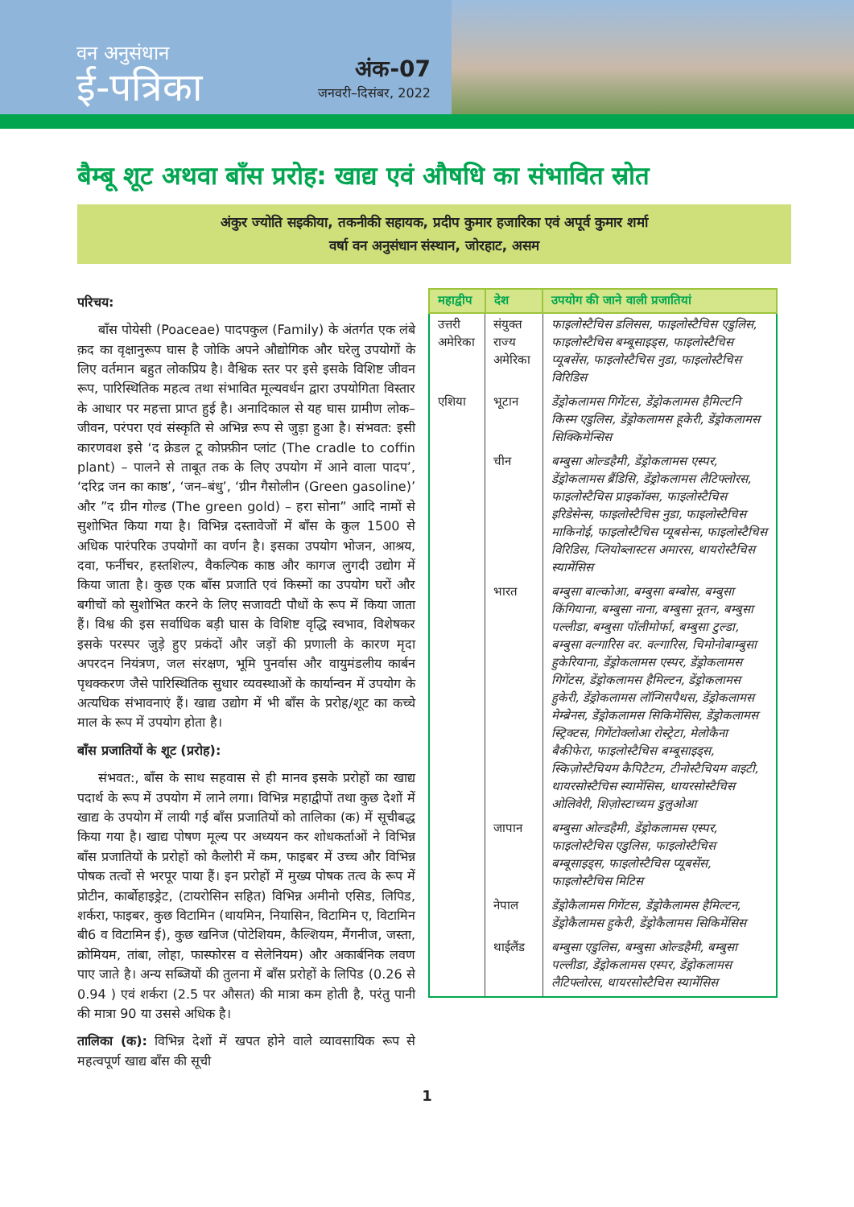वन अनुसंधान
ई-पत्रिका
अंक-07
जनवरी–दिसंबर, 2022
बैम्बू शूट अथवा बाँस प्ररोह: खाद्य एवं औषधि का संभावित स्रोत
अंकुर ज्योति सइकीया, तकनीकी सहायक, प्रदीप कुमार हजारिका एवं अपूर्व कुमार शर्मा
वर्षा वन अनुसंधान संस्थान, जोरहाट, असम
परिचय:
बाँस पोयेसी (Poaceae) पादपकुल (Family) के अंतर्गत एक लंबे क़द का वृक्षानुरूप घास है जोकि अपने औद्योगिक और घरेलु उपयोगों के लिए वर्तमान बहुत लोकप्रिय है। वैश्विक स्तर पर इसे इसके विशिष्ट जीवन रूप, पारिस्थितिक महत्व तथा संभावित मूल्यवर्धन द्वारा उपयोगिता विस्तार के आधार पर महत्ता प्राप्त हुई है। अनादिकाल से यह घास ग्रामीण लोक–जीवन, परंपरा एवं संस्कृति से अभिन्न रूप से जुड़ा हुआ है। संभवत: इसी कारणवश इसे ‘द क्रेडल टू कोफ़्फ़ीन प्लांट (The cradle to coffin plant) – पालने से ताबूत तक के लिए उपयोग में आने वाला पादप’, ‘दरिद्र जन का काष्ठ’, ‘जन–बंधु’, ‘ग्रीन गैसोलीन (Green gasoline)’ और ”द ग्रीन गोल्ड (The green gold) – हरा सोना” आदि नामों से सुशोभित किया गया है। विभिन्न दस्तावेजों में बाँस के कुल 1500 से अधिक पारंपरिक उपयोगों का वर्णन है। इसका उपयोग भोजन, आश्रय, दवा, फर्नीचर, हस्तशिल्प, वैकल्पिक काष्ठ और कागज लुगदी उद्योग में किया जाता है। कुछ एक बाँस प्रजाति एवं किस्मों का उपयोग घरों और बगीचों को सुशोभित करने के लिए सजावटी पौधों के रूप में किया जाता हैं। विश्व की इस सर्वाधिक बड़ी घास के विशिष्ट वृद्धि स्वभाव, विशेषकर इसके परस्पर जुड़े हुए प्रकंदों और जड़ों की प्रणाली के कारण मृदा अपरदन नियंत्रण, जल संरक्षण, भूमि पुनर्वास और वायुमंडलीय कार्बन पृथक्करण जैसे पारिस्थितिक सुधार व्यवस्थाओं के कार्यान्वन में उपयोग के अत्यधिक संभावनाएं हैं। खाद्य उद्योग में भी बाँस के प्ररोह/शूट का कच्चे माल के रूप में उपयोग होता है।
बाँस प्रजातियों के शूट (प्ररोह):
संभवत:, बाँस के साथ सहवास से ही मानव इसके प्ररोहों का खाद्य पदार्थ के रूप में उपयोग में लाने लगा। विभिन्न महाद्वीपों तथा कुछ देशों में खाद्य के उपयोग में लायी गई बाँस प्रजातियों को तालिका (क) में सूचीबद्ध किया गया है। खाद्य पोषण मूल्य पर अध्ययन कर शोधकर्ताओं ने विभिन्न बाँस प्रजातियों के प्ररोहों को कैलोरी में कम, फाइबर में उच्च और विभिन्न पोषक तत्वों से भरपूर पाया हैं। इन प्ररोहों में मुख्य पोषक तत्व के रूप में प्रोटीन, कार्बोहाइड्रेट, (टायरोसिन सहित) विभिन्न अमीनो एसिड, लिपिड, शर्करा, फाइबर, कुछ विटामिन (थायमिन, नियासिन, विटामिन ए, विटामिन बी6 व विटामिन ई), कुछ खनिज (पोटेशियम, कैल्शियम, मैंगनीज, जस्ता, क्रोमियम, तांबा, लोहा, फास्फोरस व सेलेनियम) और अकार्बनिक लवण पाए जाते है। अन्य सब्जियों की तुलना में बाँस प्ररोहों के लिपिड (0.26 से 0.94 ) एवं शर्करा (2.5 पर औसत) की मात्रा कम होती है, परंतु पानी की मात्रा 90 या उससे अधिक है।
तालिका (क): विभिन्न देशों में खपत होने वाले व्यावसायिक रूप से महत्वपूर्ण खाद्य बाँस की सूची
| महाद्वीप | देश | उपयोग की जाने वाली प्रजातियां |
| --- | --- | --- |
| उत्तरी अमेरिका | संयुक्त राज्य अमेरिका | फाइलोस्टैचिस डलिसस, फाइलोस्टैचिस एडुलिस, फाइलोस्टैचिस बम्बूसाइड्स, फाइलोस्टैचिस प्यूबसेंस, फाइलोस्टैचिस नुडा, फाइलोस्टैचिस विरिडिस |
| एशिया | भूटान | डेंड्रोकलामस गिगेंटस, डेंड्रोकलामस हैमिल्टनि किस्म एडुलिस, डेंड्रोकलामस हूकेरी, डेंड्रोकलामस सिक्किमेन्सिस |
| | चीन | बम्बुसा ओल्डहैमी, डेंड्रोकलामस एस्पर, डेंड्रोकलामस ब्रैंडिसि, डेंड्रोकलामस लैटिफ्लोरस, फाइलोस्टैचिस प्राइकॉक्स, फाइलोस्टैचिस इरिडेसेन्स, फाइलोस्टैचिस नुडा, फाइलोस्टैचिस माकिनोई, फाइलोस्टैचिस प्यूबसेन्स, फाइलोस्टैचिस विरिडिस, प्लियोब्लास्टस अमारस, थायरोस्टैचिस स्यामेंसिस |
| | भारत | बम्बुसा बाल्कोआ, बम्बुसा बम्बोस, बम्बुसा किंगियाना, बम्बुसा नाना, बम्बुसा नूतन, बम्बुसा पल्लीडा, बम्बुसा पॉलीमोर्फा, बम्बुसा टुल्डा, बम्बुसा वल्गारिस वर. वल्गारिस, चिमोनोबाम्बुसा हुकेरियाना, डेंड्रोकलामस एस्पर, डेंड्रोकलामस गिगेंटस, डेंड्रोकलामस हैमिल्टन, डेंड्रोकलामस हुकेरी, डेंड्रोकलामस लॉन्गिसपैथस, डेंड्रोकलामस मेम्ब्रेनस, डेंड्रोकलामस सिकिमेंसिस, डेंड्रोकलामस स्ट्रिक्टस, गिगेंटोक्लोआ रोस्ट्रेटा, मेलोकैना बैकीफेरा, फाइलोस्टैचिस बम्बूसाइड्स, स्किज़ोस्टैचियम कैपिटैटम, टीनोस्टैचियम वाइटी, थायरसोस्टैचिस स्यामेंसिस, थायरसोस्टैचिस ओलिवेरी, शिज़ोस्टाच्यम डुलुओआ |
| | जापान | बम्बुसा ओल्डहैमी, डेंड्रोकलामस एस्पर, फाइलोस्टैचिस एडुलिस, फाइलोस्टैचिस बम्बूसाइड्स, फाइलोस्टैचिस प्यूबसेंस, फाइलोस्टैचिस मिटिस |
| | नेपाल | डेंड्रोकैलामस गिगेंटस, डेंड्रोकैलामस हैमिल्टन, डेंड्रोकैलामस हुकेरी, डेंड्रोकैलामस सिकिमेंसिस |
| | थाईलैंड | बम्बुसा एडुलिस, बम्बुसा ओल्डहैमी, बम्बुसा पल्लीडा, डेंड्रोकलामस एस्पर, डेंड्रोकलामस लैटिफ्लोरस, थायरसोस्टैचिस स्यामेंसिस |
1